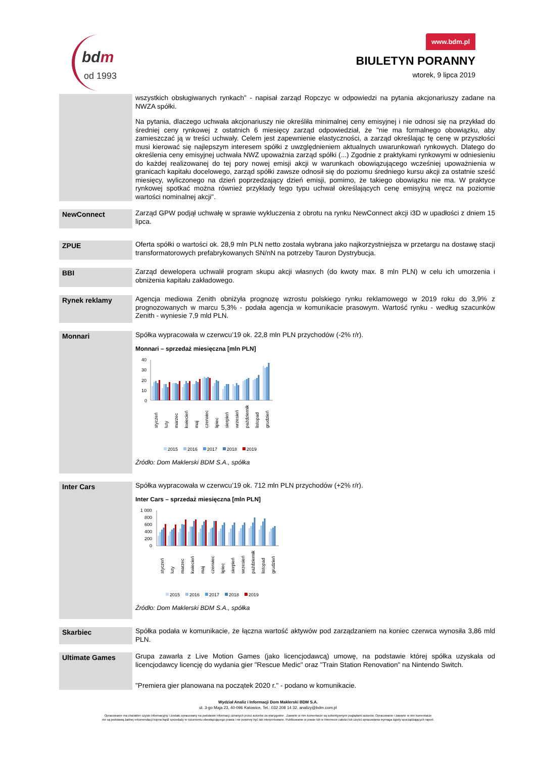bdm
od 1993
www.bdm.pl
BIULETYN PORANNY
wtorek, 9 lipca 2019
wszystkich obsługiwanych rynkach" - napisał zarząd Ropczyc w odpowiedzi na pytania akcjonariuszy zadane na NWZA spółki.
Na pytania, dlaczego uchwała akcjonariuszy nie określiła minimalnej ceny emisyjnej i nie odnosi się na przykład do średniej ceny rynkowej z ostatnich 6 miesięcy zarząd odpowiedział, że "nie ma formalnego obowiązku, aby zamieszczać ją w treści uchwały. Celem jest zapewnienie elastyczności, a zarząd określając tę cenę w przyszłości musi kierować się najlepszym interesem spółki z uwzględnieniem aktualnych uwarunkowań rynkowych. Dlatego do określenia ceny emisyjnej uchwała NWZ upoważnia zarząd spółki (...) Zgodnie z praktykami rynkowymi w odniesieniu do każdej realizowanej do tej pory nowej emisji akcji w warunkach obowiązującego wcześniej upoważnienia w granicach kapitału docelowego, zarząd spółki zawsze odnosił się do poziomu średniego kursu akcji za ostatnie sześć miesięcy, wyliczonego na dzień poprzedzający dzień emisji, pomimo, że takiego obowiązku nie ma. W praktyce rynkowej spotkać można również przykłady tego typu uchwał określających cenę emisyjną wręcz na poziomie wartości nominalnej akcji".
NewConnect
Zarząd GPW podjął uchwałę w sprawie wykluczenia z obrotu na rynku NewConnect akcji i3D w upadłości z dniem 15 lipca.
ZPUE
Oferta spółki o wartości ok. 28,9 mln PLN netto została wybrana jako najkorzystniejsza w przetargu na dostawę stacji transformatorowych prefabrykowanych SN/nN na potrzeby Tauron Dystrybucja.
BBI
Zarząd dewelopera uchwalił program skupu akcji własnych (do kwoty max. 8 mln PLN) w celu ich umorzenia i obniżenia kapitału zakładowego.
Rynek reklamy
Agencja mediowa Zenith obniżyła prognozę wzrostu polskiego rynku reklamowego w 2019 roku do 3,9% z prognozowanych w marcu 5,3% - podała agencja w komunikacie prasowym. Wartość rynku - według szacunków Zenith - wyniesie 7,9 mld PLN.
Monnari
Spółka wypracowała w czerwcu’19 ok. 22,8 mln PLN przychodów (-2% r/r).
Monnari – sprzedaż miesięczna [mln PLN]
40
30
20
10
0
styczeń
luty
marzec
kwiecień
maj
czerwiec
lipiec
sierpień
wrzesień
październik
listopad
grudzień
2015
2016
2017
2018
2019
Źródło: Dom Maklerski BDM S.A., spółka
Inter Cars
Spółka wypracowała w czerwcu’19 ok. 712 mln PLN przychodów (+2% r/r).
Inter Cars – sprzedaż miesięczna [mln PLN]
1 000
800
600
400
200
0
styczeń
luty
marzec
kwiecień
maj
czerwiec
lipiec
sierpień
wrzesień
październik
listopad
grudzień
2015
2016
2017
2018
2019
Źródło: Dom Maklerski BDM S.A., spółka
Skarbiec
Spółka podała w komunikacie, że łączna wartość aktywów pod zarządzaniem na koniec czerwca wynosiła 3,86 mld PLN.
Ultimate Games
Grupa zawarła z Live Motion Games (jako licencjodawcą) umowę, na podstawie której spółka uzyskała od licencjodawcy licencję do wydania gier "Rescue Medic" oraz "Train Station Renovation" na Nintendo Switch.
"Premiera gier planowana na początek 2020 r." - podano w komunikacie.
Wydział Analiz i Informacji Dom Maklerski BDM S.A.
ul. 3-go Maja 23, 40-096 Katowice, Tel.: 032 208 14 32, analizy@bdm.com.pl
Opracowanie ma charakter czysto informacyjny i zostało opracowany na podstawie informacji uznanych przez autorów za wiarygodne . Zawarte w nim komentarze są subiektywnymi poglądami autorów. Opracowanie i zawarte w nim komentarze
nie są podstawą żadnej rekomendacji kupna bądź sprzedaży w rozumieniu obowiązującego prawa i nie powinny być tak interpretowane. Publikowanie w prasie lub w Internecie całości lub części opracowania wymaga zgody sporządzających raport.